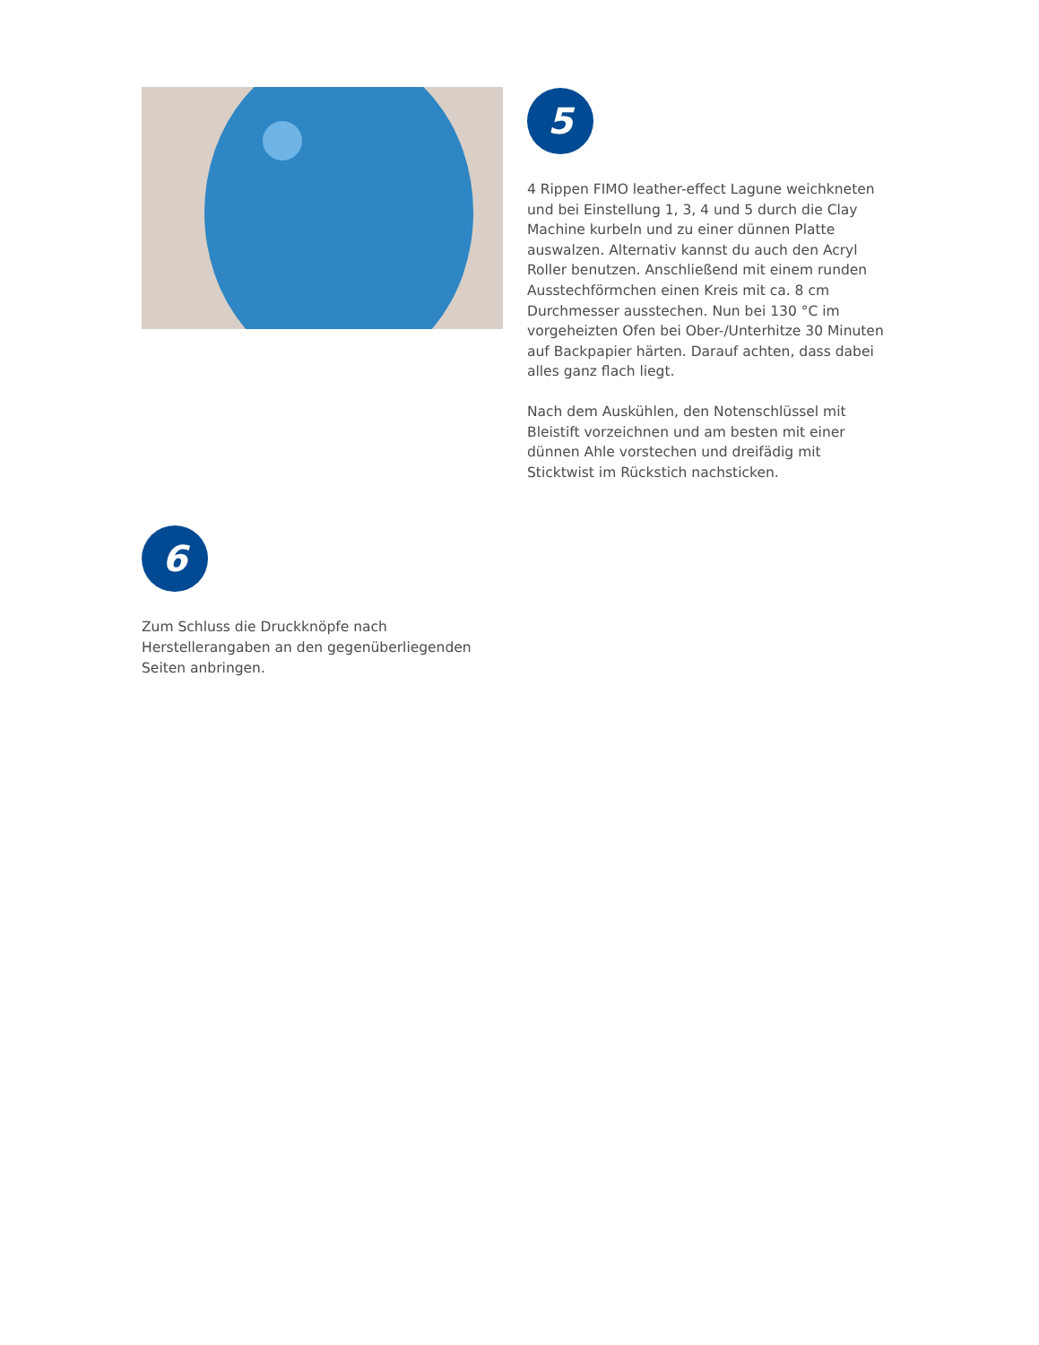5
4 Rippen FIMO leather-effect Lagune weichkneten und bei Einstellung 1, 3, 4 und 5 durch die Clay Machine kurbeln und zu einer dünnen Platte auswalzen. Alternativ kannst du auch den Acryl Roller benutzen. Anschließend mit einem runden Ausstechförmchen einen Kreis mit ca. 8 cm Durchmesser ausstechen. Nun bei 130 °C im vorgeheizten Ofen bei Ober-/Unterhitze 30 Minuten auf Backpapier härten. Darauf achten, dass dabei alles ganz flach liegt.
Nach dem Auskühlen, den Notenschlüssel mit Bleistift vorzeichnen und am besten mit einer dünnen Ahle vorstechen und dreifädig mit Sticktwist im Rückstich nachsticken.
6
Zum Schluss die Druckknöpfe nach Herstellerangaben an den gegenüberliegenden Seiten anbringen.